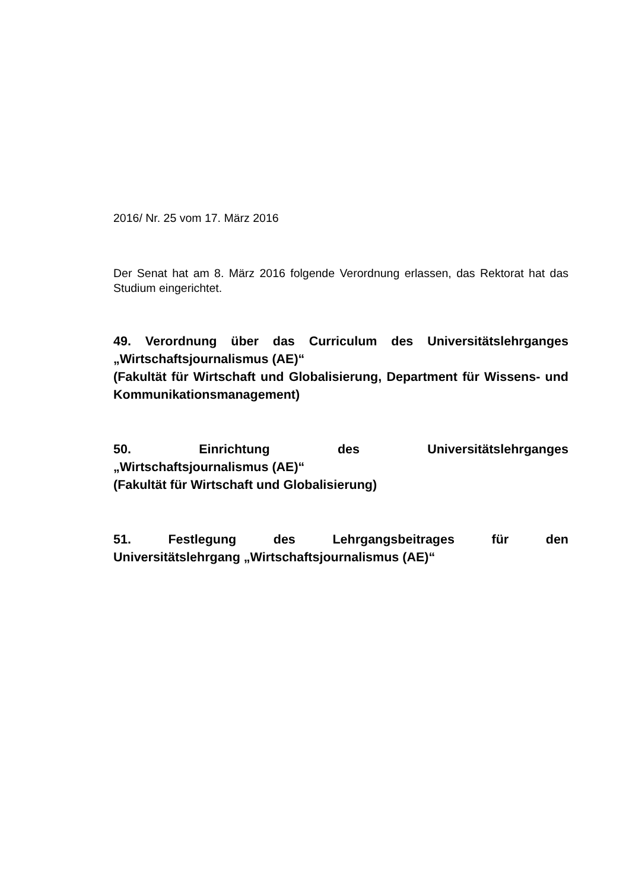2016/ Nr. 25 vom 17. März 2016
Der Senat hat am 8. März 2016 folgende Verordnung erlassen, das Rektorat hat das Studium eingerichtet.
49. Verordnung über das Curriculum des Universitätslehrganges „Wirtschaftsjournalismus (AE)“
(Fakultät für Wirtschaft und Globalisierung, Department für Wissens- und Kommunikationsmanagement)
50. Einrichtung des Universitätslehrganges
„Wirtschaftsjournalismus (AE)“
(Fakultät für Wirtschaft und Globalisierung)
51. Festlegung des Lehrgangsbeitrages für den
Universitätslehrgang „Wirtschaftsjournalismus (AE)“